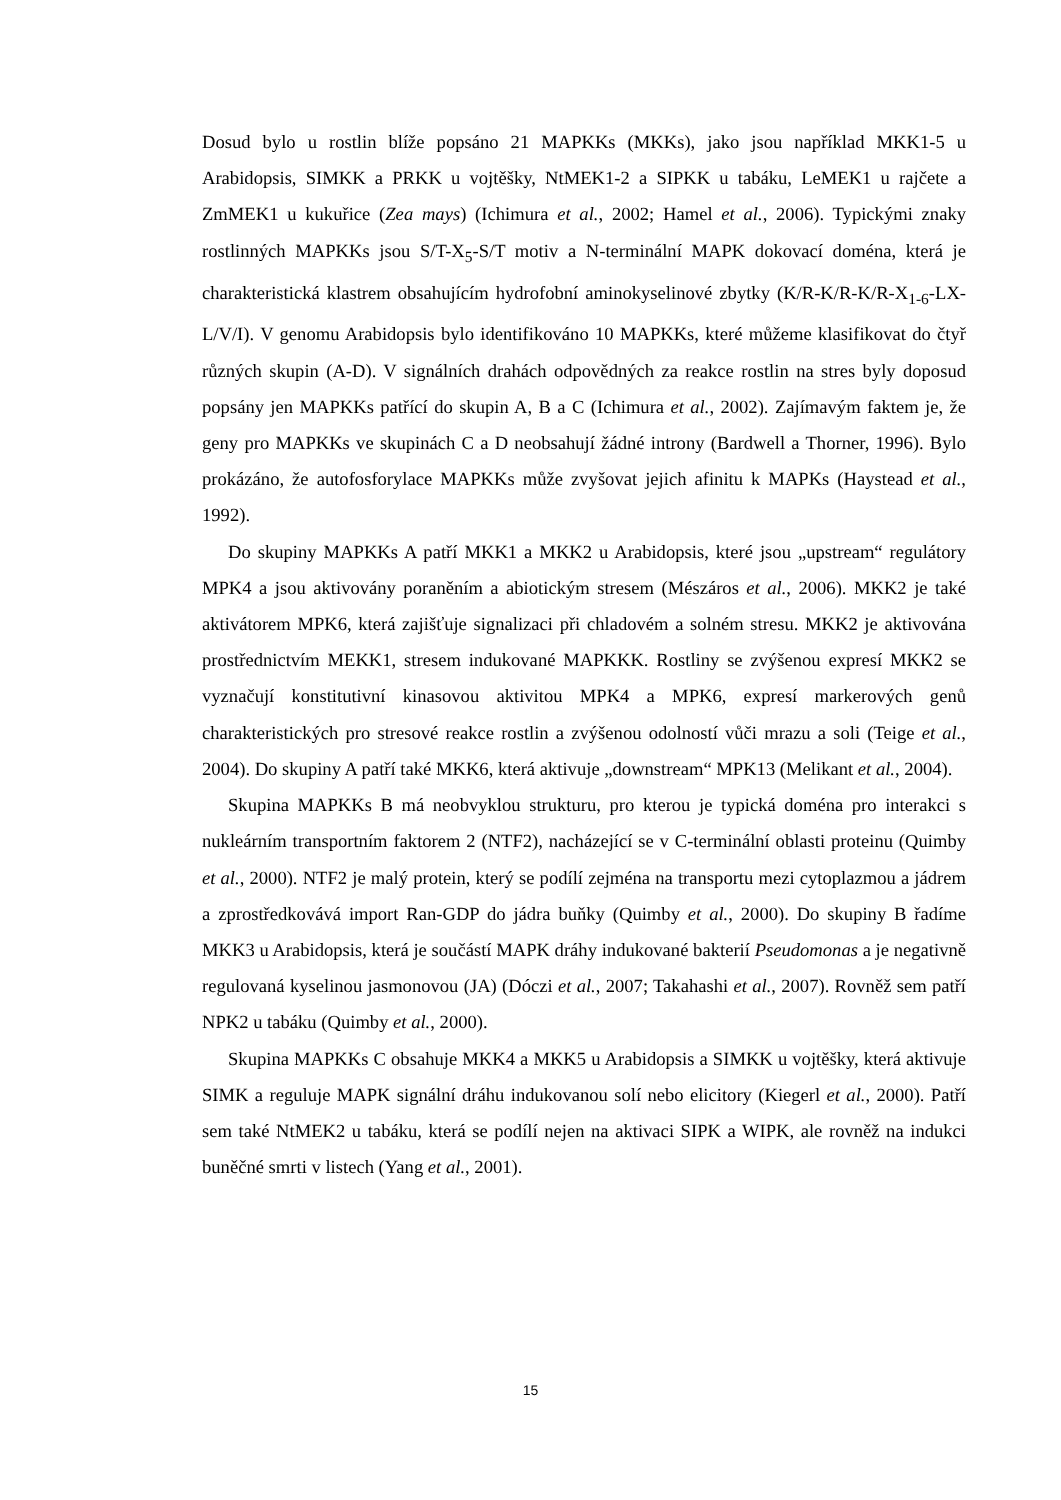Dosud bylo u rostlin blíže popsáno 21 MAPKKs (MKKs), jako jsou například MKK1-5 u Arabidopsis, SIMKK a PRKK u vojtěšky, NtMEK1-2 a SIPKK u tabáku, LeMEK1 u rajčete a ZmMEK1 u kukuřice (Zea mays) (Ichimura et al., 2002; Hamel et al., 2006). Typickými znaky rostlinných MAPKKs jsou S/T-X<sub>5</sub>-S/T motiv a N-terminální MAPK dokovací doména, která je charakteristická klastrem obsahujícím hydrofobní aminokyselinové zbytky (K/R-K/R-K/R-X<sub>1-6</sub>-LX-L/V/I). V genomu Arabidopsis bylo identifikováno 10 MAPKKs, které můžeme klasifikovat do čtyř různých skupin (A-D). V signálních drahách odpovědných za reakce rostlin na stres byly doposud popsány jen MAPKKs patřící do skupin A, B a C (Ichimura et al., 2002). Zajímavým faktem je, že geny pro MAPKKs ve skupinách C a D neobsahují žádné introny (Bardwell a Thorner, 1996). Bylo prokázáno, že autofosforylace MAPKKs může zvyšovat jejich afinitu k MAPKs (Haystead et al., 1992).
Do skupiny MAPKKs A patří MKK1 a MKK2 u Arabidopsis, které jsou „upstream“ regulátory MPK4 a jsou aktivovány poraněním a abiotickým stresem (Mészáros et al., 2006). MKK2 je také aktivátorem MPK6, která zajišťuje signalizaci při chladovém a solném stresu. MKK2 je aktivována prostřednictvím MEKK1, stresem indukované MAPKKK. Rostliny se zvýšenou expresí MKK2 se vyznačují konstitutivní kinasovou aktivitou MPK4 a MPK6, expresí markerových genů charakteristických pro stresové reakce rostlin a zvýšenou odolností vůči mrazu a soli (Teige et al., 2004). Do skupiny A patří také MKK6, která aktivuje „downstream“ MPK13 (Melikant et al., 2004).
Skupina MAPKKs B má neobvyklou strukturu, pro kterou je typická doména pro interakci s nukleárním transportním faktorem 2 (NTF2), nacházející se v C-terminální oblasti proteinu (Quimby et al., 2000). NTF2 je malý protein, který se podílí zejména na transportu mezi cytoplazmou a jádrem a zprostředkovává import Ran-GDP do jádra buňky (Quimby et al., 2000). Do skupiny B řadíme MKK3 u Arabidopsis, která je součástí MAPK dráhy indukované bakterií Pseudomonas a je negativně regulovaná kyselinou jasmonovou (JA) (Dóczi et al., 2007; Takahashi et al., 2007). Rovněž sem patří NPK2 u tabáku (Quimby et al., 2000).
Skupina MAPKKs C obsahuje MKK4 a MKK5 u Arabidopsis a SIMKK u vojtěšky, která aktivuje SIMK a reguluje MAPK signální dráhu indukovanou solí nebo elicitory (Kiegerl et al., 2000). Patří sem také NtMEK2 u tabáku, která se podílí nejen na aktivaci SIPK a WIPK, ale rovněž na indukci buněčné smrti v listech (Yang et al., 2001).
15